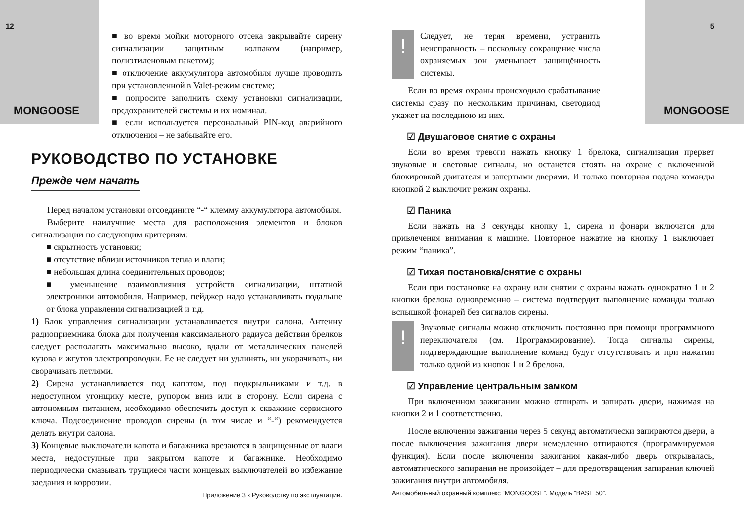12
MONGOOSE
■ во время мойки моторного отсека закрывайте сирену сигнализации защитным колпаком (например, полиэтиленовым пакетом);
■ отключение аккумулятора автомобиля лучше проводить при установленной в Valet-режим системе;
■ попросите заполнить схему установки сигнализации, предохранителей системы и их номинал.
■ если используется персональный PIN-код аварийного отключения – не забывайте его.
РУКОВОДСТВО ПО УСТАНОВКЕ
Прежде чем начать
Перед началом установки отсоедините “-“ клемму аккумулятора автомобиля.
Выберите наилучшие места для расположения элементов и блоков сигнализации по следующим критериям:
■ скрытность установки;
■ отсутствие вблизи источников тепла и влаги;
■ небольшая длина соединительных проводов;
■ уменьшение взаимовлияния устройств сигнализации, штатной электроники автомобиля. Например, пейджер надо устанавливать подальше от блока управления сигнализацией и т.д.
1) Блок управления сигнализации устанавливается внутри салона. Антенну радиоприемника блока для получения максимального радиуса действия брелков следует располагать максимально высоко, вдали от металлических панелей кузова и жгутов электропроводки. Ее не следует ни удлинять, ни укорачивать, ни сворачивать петлями.
2) Сирена устанавливается под капотом, под подкрыльниками и т.д. в недоступном угонщику месте, рупором вниз или в сторону. Если сирена с автономным питанием, необходимо обеспечить доступ к скважине сервисного ключа. Подсоединение проводов сирены (в том числе и “-“) рекомендуется делать внутри салона.
3) Концевые выключатели капота и багажника врезаются в защищенные от влаги места, недоступные при закрытом капоте и багажнике. Необходимо периодически смазывать трущиеся части концевых выключателей во избежание заедания и коррозии.
Приложение 3 к Руководству по эксплуатации.
5
MONGOOSE
!
Следует, не теряя времени, устранить неисправность – поскольку сокращение числа охраняемых зон уменьшает защищённость системы.
Если во время охраны происходило срабатывание системы сразу по нескольким причинам, светодиод укажет на последнюю из них.
☑ Двушаговое снятие с охраны
Если во время тревоги нажать кнопку 1 брелока, сигнализация прервет звуковые и световые сигналы, но останется стоять на охране с включенной блокировкой двигателя и запертыми дверями. И только повторная подача команды кнопкой 2 выключит режим охраны.
☑ Паника
Если нажать на 3 секунды кнопку 1, сирена и фонари включатся для привлечения внимания к машине. Повторное нажатие на кнопку 1 выключает режим “паника”.
☑ Тихая постановка/снятие с охраны
Если при постановке на охрану или снятии с охраны нажать однократно 1 и 2 кнопки брелока одновременно – система подтвердит выполнение команды только вспышкой фонарей без сигналов сирены.
!
Звуковые сигналы можно отключить постоянно при помощи программного переключателя (см. Программирование). Тогда сигналы сирены, подтверждающие выполнение команд будут отсутствовать и при нажатии только одной из кнопок 1 и 2 брелока.
☑ Управление центральным замком
При включенном зажигании можно отпирать и запирать двери, нажимая на кнопки 2 и 1 соответственно.
После включения зажигания через 5 секунд автоматически запираются двери, а после выключения зажигания двери немедленно отпираются (программируемая функция). Если после включения зажигания какая-либо дверь открывалась, автоматического запирания не произойдет – для предотвращения запирания ключей зажигания внутри автомобиля.
Автомобильный охранный комплекс “MONGOOSE”. Модель “BASE 50”.